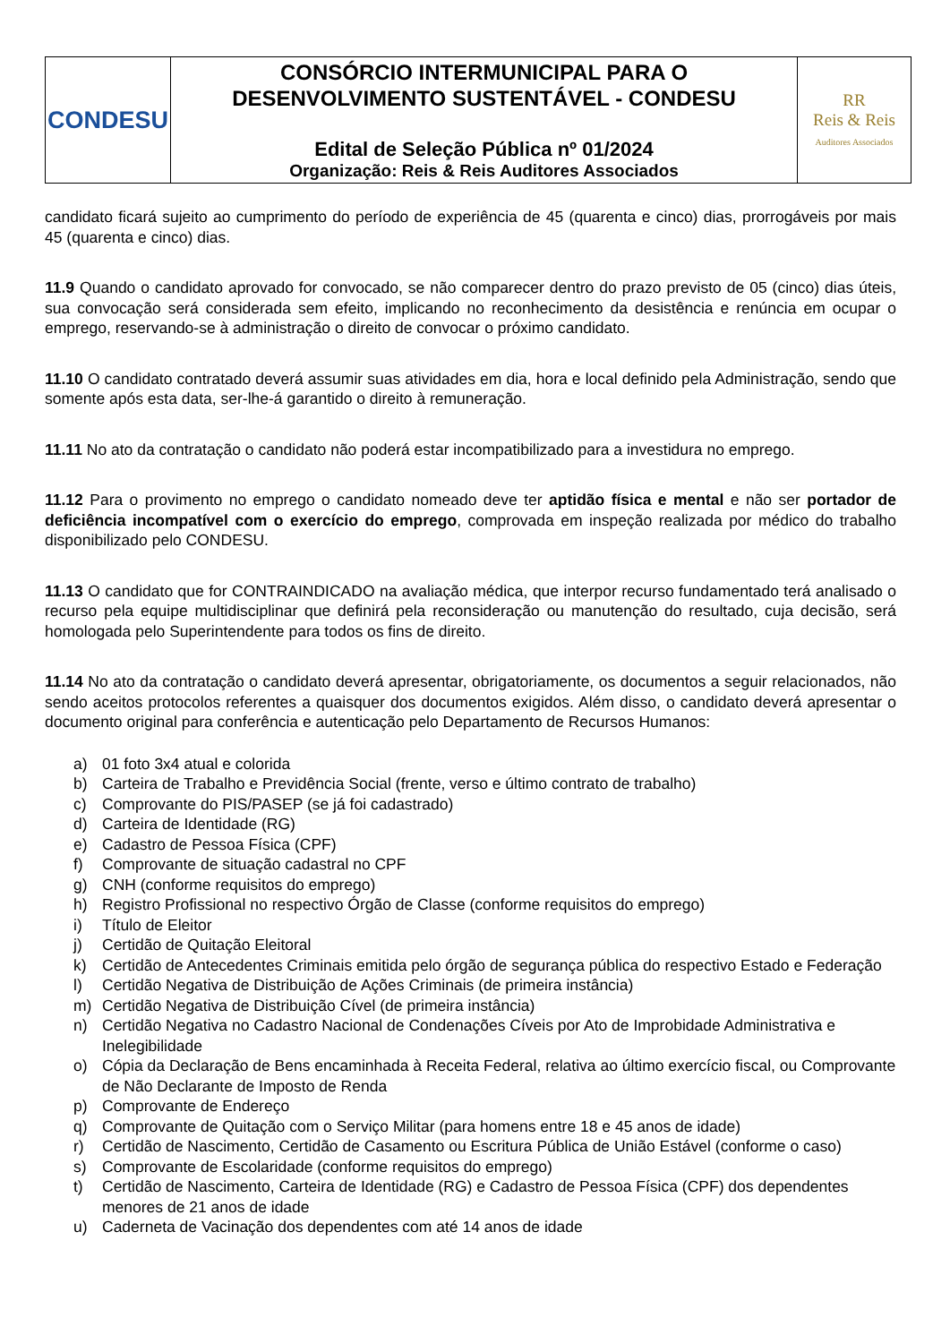| CONDESU | CONSÓRCIO INTERMUNICIPAL PARA O DESENVOLVIMENTO SUSTENTÁVEL - CONDESU Edital de Seleção Pública nº 01/2024 Organização: Reis & Reis Auditores Associados | RR Reis & Reis Auditores Associados |
candidato ficará sujeito ao cumprimento do período de experiência de 45 (quarenta e cinco) dias, prorrogáveis por mais 45 (quarenta e cinco) dias.
11.9 Quando o candidato aprovado for convocado, se não comparecer dentro do prazo previsto de 05 (cinco) dias úteis, sua convocação será considerada sem efeito, implicando no reconhecimento da desistência e renúncia em ocupar o emprego, reservando-se à administração o direito de convocar o próximo candidato.
11.10 O candidato contratado deverá assumir suas atividades em dia, hora e local definido pela Administração, sendo que somente após esta data, ser-lhe-á garantido o direito à remuneração.
11.11 No ato da contratação o candidato não poderá estar incompatibilizado para a investidura no emprego.
11.12 Para o provimento no emprego o candidato nomeado deve ter aptidão física e mental e não ser portador de deficiência incompatível com o exercício do emprego, comprovada em inspeção realizada por médico do trabalho disponibilizado pelo CONDESU.
11.13 O candidato que for CONTRAINDICADO na avaliação médica, que interpor recurso fundamentado terá analisado o recurso pela equipe multidisciplinar que definirá pela reconsideração ou manutenção do resultado, cuja decisão, será homologada pelo Superintendente para todos os fins de direito.
11.14 No ato da contratação o candidato deverá apresentar, obrigatoriamente, os documentos a seguir relacionados, não sendo aceitos protocolos referentes a quaisquer dos documentos exigidos. Além disso, o candidato deverá apresentar o documento original para conferência e autenticação pelo Departamento de Recursos Humanos:
a) 01 foto 3x4 atual e colorida
b) Carteira de Trabalho e Previdência Social (frente, verso e último contrato de trabalho)
c) Comprovante do PIS/PASEP (se já foi cadastrado)
d) Carteira de Identidade (RG)
e) Cadastro de Pessoa Física (CPF)
f) Comprovante de situação cadastral no CPF
g) CNH (conforme requisitos do emprego)
h) Registro Profissional no respectivo Órgão de Classe (conforme requisitos do emprego)
i) Título de Eleitor
j) Certidão de Quitação Eleitoral
k) Certidão de Antecedentes Criminais emitida pelo órgão de segurança pública do respectivo Estado e Federação
l) Certidão Negativa de Distribuição de Ações Criminais (de primeira instância)
m) Certidão Negativa de Distribuição Cível (de primeira instância)
n) Certidão Negativa no Cadastro Nacional de Condenações Cíveis por Ato de Improbidade Administrativa e Inelegibilidade
o) Cópia da Declaração de Bens encaminhada à Receita Federal, relativa ao último exercício fiscal, ou Comprovante de Não Declarante de Imposto de Renda
p) Comprovante de Endereço
q) Comprovante de Quitação com o Serviço Militar (para homens entre 18 e 45 anos de idade)
r) Certidão de Nascimento, Certidão de Casamento ou Escritura Pública de União Estável (conforme o caso)
s) Comprovante de Escolaridade (conforme requisitos do emprego)
t) Certidão de Nascimento, Carteira de Identidade (RG) e Cadastro de Pessoa Física (CPF) dos dependentes menores de 21 anos de idade
u) Caderneta de Vacinação dos dependentes com até 14 anos de idade